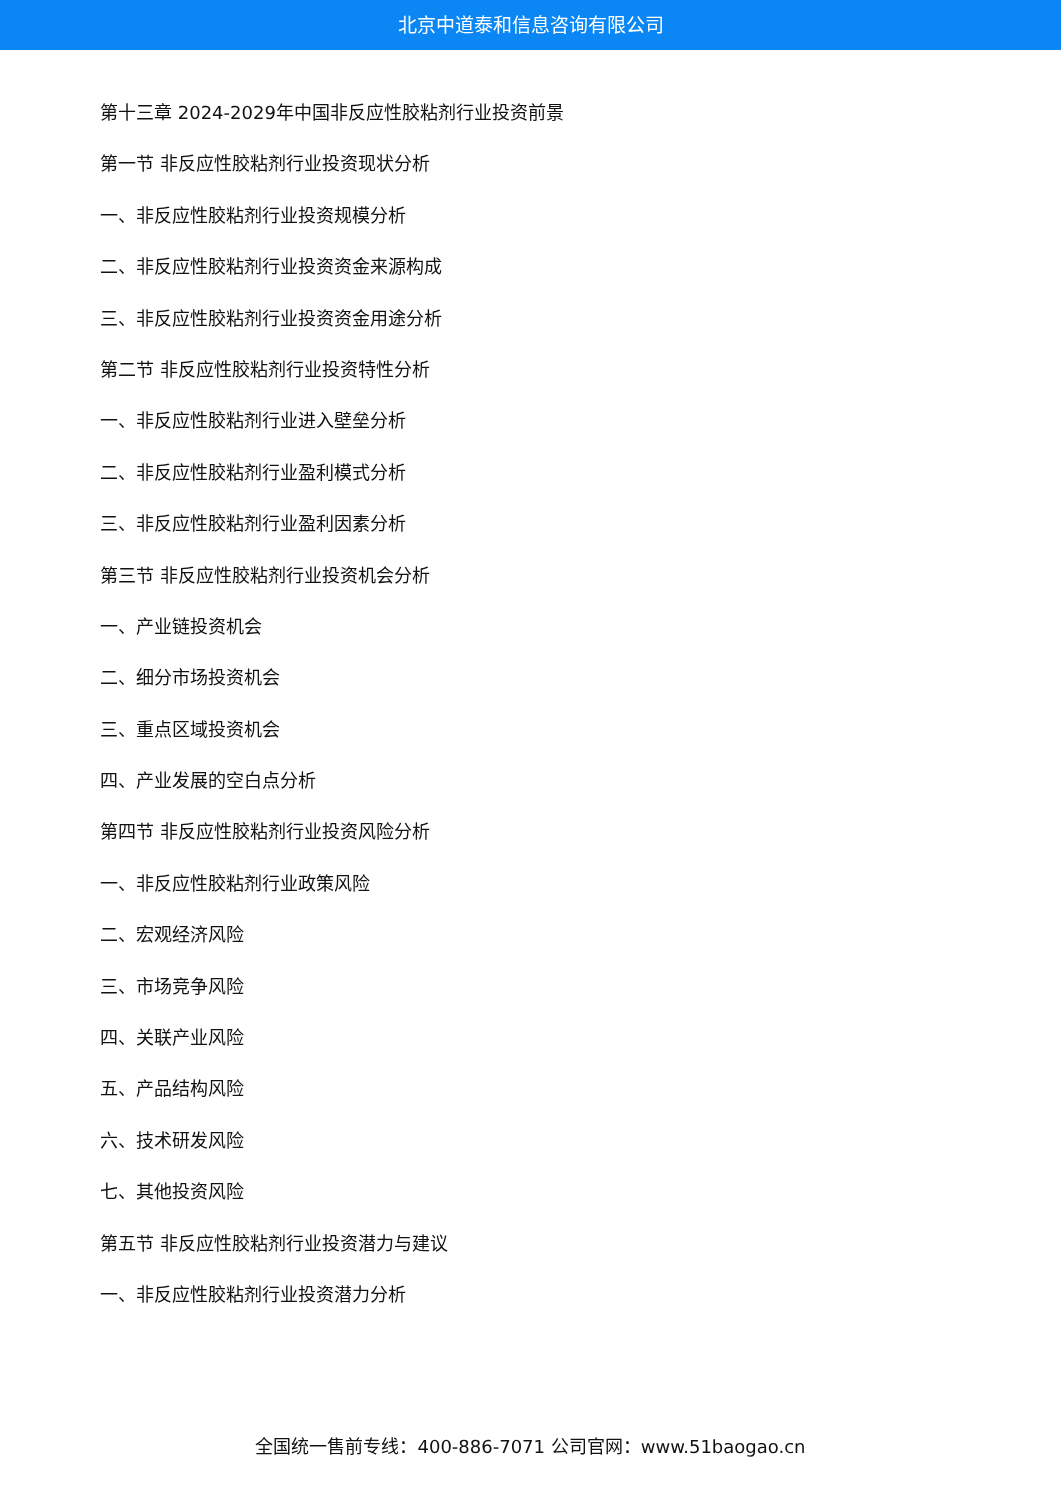北京中道泰和信息咨询有限公司
第十三章 2024-2029年中国非反应性胶粘剂行业投资前景
第一节 非反应性胶粘剂行业投资现状分析
一、非反应性胶粘剂行业投资规模分析
二、非反应性胶粘剂行业投资资金来源构成
三、非反应性胶粘剂行业投资资金用途分析
第二节 非反应性胶粘剂行业投资特性分析
一、非反应性胶粘剂行业进入壁垒分析
二、非反应性胶粘剂行业盈利模式分析
三、非反应性胶粘剂行业盈利因素分析
第三节 非反应性胶粘剂行业投资机会分析
一、产业链投资机会
二、细分市场投资机会
三、重点区域投资机会
四、产业发展的空白点分析
第四节 非反应性胶粘剂行业投资风险分析
一、非反应性胶粘剂行业政策风险
二、宏观经济风险
三、市场竞争风险
四、关联产业风险
五、产品结构风险
六、技术研发风险
七、其他投资风险
第五节 非反应性胶粘剂行业投资潜力与建议
一、非反应性胶粘剂行业投资潜力分析
全国统一售前专线：400-886-7071 公司官网：www.51baogao.cn